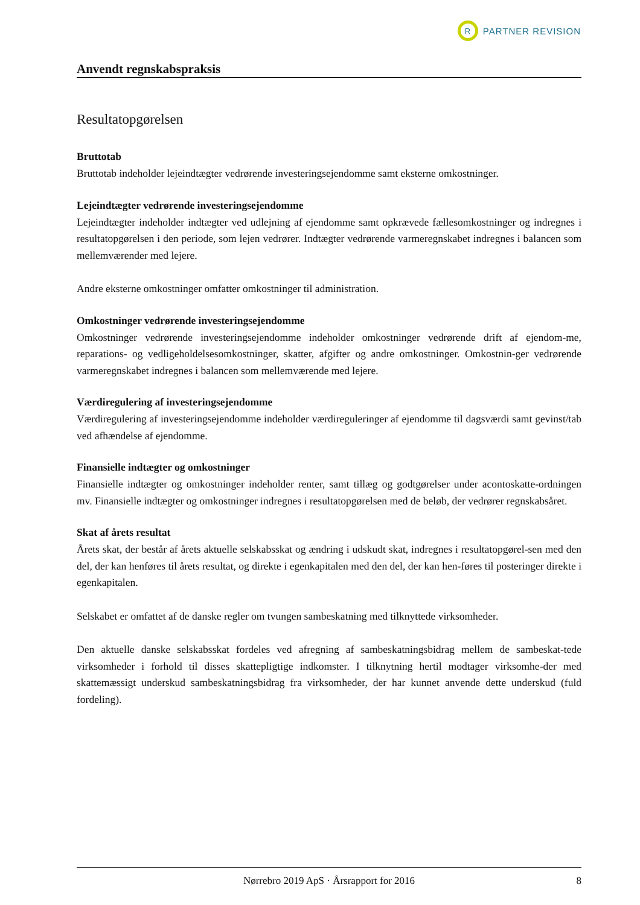R
PARTNER REVISION
Anvendt regnskabspraksis
Resultatopgørelsen
Bruttotab
Bruttotab indeholder lejeindtægter vedrørende investeringsejendomme samt eksterne omkostninger.
Lejeindtægter vedrørende investeringsejendomme
Lejeindtægter indeholder indtægter ved udlejning af ejendomme samt opkrævede fællesomkostninger og indregnes i resultatopgørelsen i den periode, som lejen vedrører. Indtægter vedrørende varmeregnskabet indregnes i balancen som mellemværender med lejere.
Andre eksterne omkostninger omfatter omkostninger til administration.
Omkostninger vedrørende investeringsejendomme
Omkostninger vedrørende investeringsejendomme indeholder omkostninger vedrørende drift af ejendom-me, reparations- og vedligeholdelsesomkostninger, skatter, afgifter og andre omkostninger. Omkostnin-ger vedrørende varmeregnskabet indregnes i balancen som mellemværende med lejere.
Værdiregulering af investeringsejendomme
Værdiregulering af investeringsejendomme indeholder værdireguleringer af ejendomme til dagsværdi samt gevinst/tab ved afhændelse af ejendomme.
Finansielle indtægter og omkostninger
Finansielle indtægter og omkostninger indeholder renter, samt tillæg og godtgørelser under acontoskatte-ordningen mv. Finansielle indtægter og omkostninger indregnes i resultatopgørelsen med de beløb, der vedrører regnskabsåret.
Skat af årets resultat
Årets skat, der består af årets aktuelle selskabsskat og ændring i udskudt skat, indregnes i resultatopgørel-sen med den del, der kan henføres til årets resultat, og direkte i egenkapitalen med den del, der kan hen-føres til posteringer direkte i egenkapitalen.
Selskabet er omfattet af de danske regler om tvungen sambeskatning med tilknyttede virksomheder.
Den aktuelle danske selskabsskat fordeles ved afregning af sambeskatningsbidrag mellem de sambeskat-tede virksomheder i forhold til disses skattepligtige indkomster. I tilknytning hertil modtager virksomhe-der med skattemæssigt underskud sambeskatningsbidrag fra virksomheder, der har kunnet anvende dette underskud (fuld fordeling).
Nørrebro 2019 ApS · Årsrapport for 2016 8